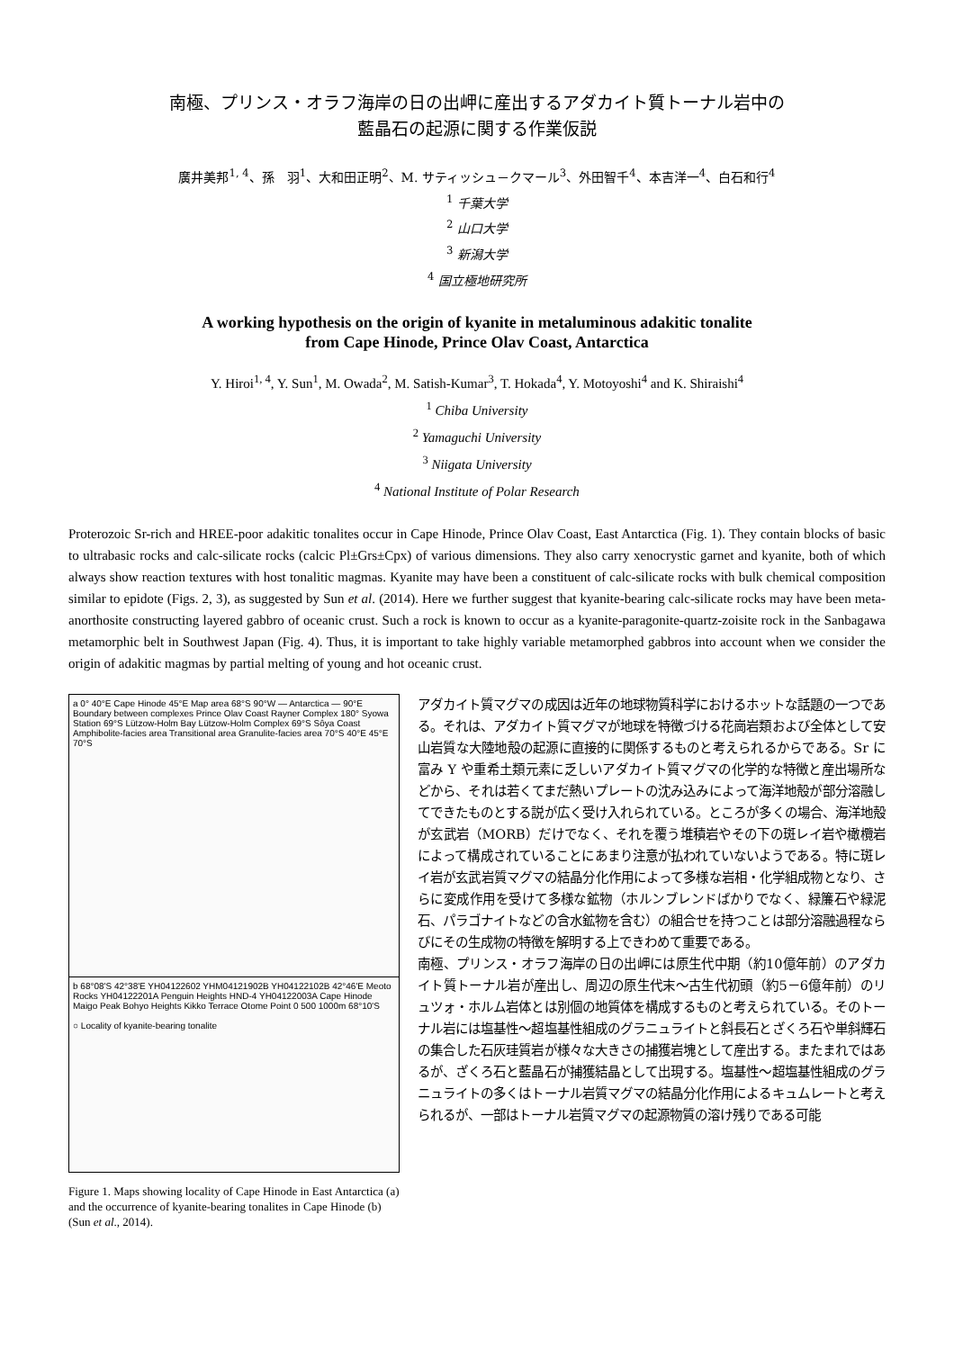南極、プリンス・オラフ海岸の日の出岬に産出するアダカイト質トーナル岩中の
藍晶石の起源に関する作業仮説
廣井美邦<sup>1, 4</sup>、孫　羽<sup>1</sup>、大和田正明<sup>2</sup>、M. サティッシュ－クマール<sup>3</sup>、外田智千<sup>4</sup>、本吉洋一<sup>4</sup>、白石和行<sup>4</sup>
<sup>1</sup> 千葉大学
<sup>2</sup> 山口大学
<sup>3</sup> 新潟大学
<sup>4</sup> 国立極地研究所
A working hypothesis on the origin of kyanite in metaluminous adakitic tonalite
from Cape Hinode, Prince Olav Coast, Antarctica
Y. Hiroi<sup>1, 4</sup>, Y. Sun<sup>1</sup>, M. Owada<sup>2</sup>, M. Satish-Kumar<sup>3</sup>, T. Hokada<sup>4</sup>, Y. Motoyoshi<sup>4</sup> and K. Shiraishi<sup>4</sup>
<sup>1</sup> Chiba University
<sup>2</sup> Yamaguchi University
<sup>3</sup> Niigata University
<sup>4</sup> National Institute of Polar Research
Proterozoic Sr-rich and HREE-poor adakitic tonalites occur in Cape Hinode, Prince Olav Coast, East Antarctica (Fig. 1). They contain blocks of basic to ultrabasic rocks and calc-silicate rocks (calcic Pl±Grs±Cpx) of various dimensions. They also carry xenocrystic garnet and kyanite, both of which always show reaction textures with host tonalitic magmas. Kyanite may have been a constituent of calc-silicate rocks with bulk chemical composition similar to epidote (Figs. 2, 3), as suggested by Sun et al. (2014). Here we further suggest that kyanite-bearing calc-silicate rocks may have been meta-anorthosite constructing layered gabbro of oceanic crust. Such a rock is known to occur as a kyanite-paragonite-quartz-zoisite rock in the Sanbagawa metamorphic belt in Southwest Japan (Fig. 4). Thus, it is important to take highly variable metamorphed gabbros into account when we consider the origin of adakitic magmas by partial melting of young and hot oceanic crust.
a 0° 40°E Cape Hinode 45°E Map area 68°S 90°W — Antarctica — 90°E Boundary between complexes Prince Olav Coast Rayner Complex 180° Syowa Station 69°S Lützow-Holm Bay Lützow-Holm Complex 69°S Sôya Coast Amphibolite-facies area Transitional area Granulite-facies area 70°S 40°E 45°E 70°S
b 68°08'S 42°38'E YH04122602 YHM04121902B YH04122102B 42°46'E Meoto Rocks YH04122201A Penguin Heights HND-4 YH04122003A Cape Hinode Maigo Peak Bohyo Heights Kikko Terrace Otome Point 0 500 1000m 68°10'S
○ Locality of kyanite-bearing tonalite
Figure 1. Maps showing locality of Cape Hinode in East Antarctica (a) and the occurrence of kyanite-bearing tonalites in Cape Hinode (b) (Sun et al., 2014).
アダカイト質マグマの成因は近年の地球物質科学におけるホットな話題の一つである。それは、アダカイト質マグマが地球を特徴づける花崗岩類および全体として安山岩質な大陸地殻の起源に直接的に関係するものと考えられるからである。Sr に富み Y や重希土類元素に乏しいアダカイト質マグマの化学的な特徴と産出場所などから、それは若くてまだ熱いプレートの沈み込みによって海洋地殻が部分溶融してできたものとする説が広く受け入れられている。ところが多くの場合、海洋地殻が玄武岩（MORB）だけでなく、それを覆う堆積岩やその下の斑レイ岩や橄欖岩によって構成されていることにあまり注意が払われていないようである。特に斑レイ岩が玄武岩質マグマの結晶分化作用によって多様な岩相・化学組成物となり、さらに変成作用を受けて多様な鉱物（ホルンブレンドばかりでなく、緑簾石や緑泥石、パラゴナイトなどの含水鉱物を含む）の組合せを持つことは部分溶融過程ならびにその生成物の特徴を解明する上できわめて重要である。
南極、プリンス・オラフ海岸の日の出岬には原生代中期（約10億年前）のアダカイト質トーナル岩が産出し、周辺の原生代末〜古生代初頭（約5－6億年前）のリュツォ・ホルム岩体とは別個の地質体を構成するものと考えられている。そのトーナル岩には塩基性〜超塩基性組成のグラニュライトと斜長石とざくろ石や単斜輝石の集合した石灰珪質岩が様々な大きさの捕獲岩塊として産出する。またまれではあるが、ざくろ石と藍晶石が捕獲結晶として出現する。塩基性〜超塩基性組成のグラニュライトの多くはトーナル岩質マグマの結晶分化作用によるキュムレートと考えられるが、一部はトーナル岩質マグマの起源物質の溶け残りである可能